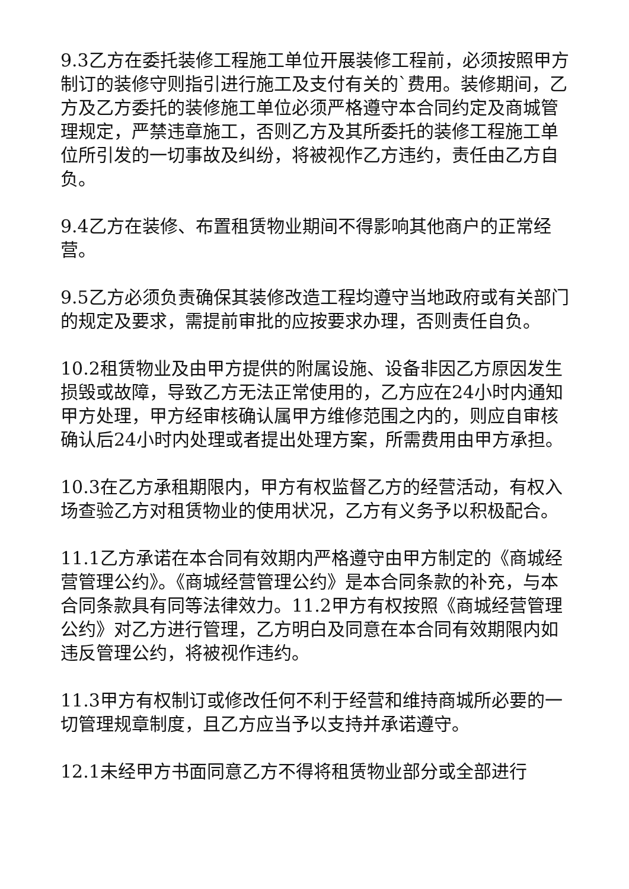9.3乙方在委托装修工程施工单位开展装修工程前，必须按照甲方制订的装修守则指引进行施工及支付有关的`费用。装修期间，乙方及乙方委托的装修施工单位必须严格遵守本合同约定及商城管理规定，严禁违章施工，否则乙方及其所委托的装修工程施工单位所引发的一切事故及纠纷，将被视作乙方违约，责任由乙方自负。
9.4乙方在装修、布置租赁物业期间不得影响其他商户的正常经营。
9.5乙方必须负责确保其装修改造工程均遵守当地政府或有关部门的规定及要求，需提前审批的应按要求办理，否则责任自负。
10.2租赁物业及由甲方提供的附属设施、设备非因乙方原因发生损毁或故障，导致乙方无法正常使用的，乙方应在24小时内通知甲方处理，甲方经审核确认属甲方维修范围之内的，则应自审核确认后24小时内处理或者提出处理方案，所需费用由甲方承担。
10.3在乙方承租期限内，甲方有权监督乙方的经营活动，有权入场查验乙方对租赁物业的使用状况，乙方有义务予以积极配合。
11.1乙方承诺在本合同有效期内严格遵守由甲方制定的《商城经营管理公约》。《商城经营管理公约》是本合同条款的补充，与本合同条款具有同等法律效力。11.2甲方有权按照《商城经营管理公约》对乙方进行管理，乙方明白及同意在本合同有效期限内如违反管理公约，将被视作违约。
11.3甲方有权制订或修改任何不利于经营和维持商城所必要的一切管理规章制度，且乙方应当予以支持并承诺遵守。
12.1未经甲方书面同意乙方不得将租赁物业部分或全部进行